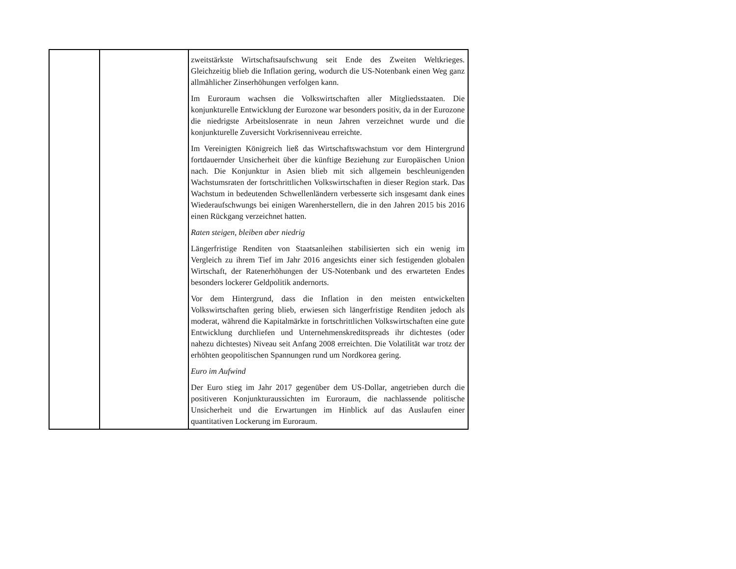| | | zweitstärkste Wirtschaftsaufschwung seit Ende des Zweiten Weltkrieges. Gleichzeitig blieb die Inflation gering, wodurch die US-Notenbank einen Weg ganz allmählicher Zinserhöhungen verfolgen kann. Im Euroraum wachsen die Volkswirtschaften aller Mitgliedsstaaten. Die konjunkturelle Entwicklung der Eurozone war besonders positiv, da in der Eurozone die niedrigste Arbeitslosenrate in neun Jahren verzeichnet wurde und die konjunkturelle Zuversicht Vorkrisenniveau erreichte. Im Vereinigten Königreich ließ das Wirtschaftswachstum vor dem Hintergrund fortdauernder Unsicherheit über die künftige Beziehung zur Europäischen Union nach. Die Konjunktur in Asien blieb mit sich allgemein beschleunigenden Wachstumsraten der fortschrittlichen Volkswirtschaften in dieser Region stark. Das Wachstum in bedeutenden Schwellenländern verbesserte sich insgesamt dank eines Wiederaufschwungs bei einigen Warenherstellern, die in den Jahren 2015 bis 2016 einen Rückgang verzeichnet hatten. Raten steigen, bleiben aber niedrig Längerfristige Renditen von Staatsanleihen stabilisierten sich ein wenig im Vergleich zu ihrem Tief im Jahr 2016 angesichts einer sich festigenden globalen Wirtschaft, der Ratenerhöhungen der US-Notenbank und des erwarteten Endes besonders lockerer Geldpolitik andernorts. Vor dem Hintergrund, dass die Inflation in den meisten entwickelten Volkswirtschaften gering blieb, erwiesen sich längerfristige Renditen jedoch als moderat, während die Kapitalmärkte in fortschrittlichen Volkswirtschaften eine gute Entwicklung durchliefen und Unternehmenskreditspreads ihr dichtestes (oder nahezu dichtestes) Niveau seit Anfang 2008 erreichten. Die Volatilität war trotz der erhöhten geopolitischen Spannungen rund um Nordkorea gering. Euro im Aufwind Der Euro stieg im Jahr 2017 gegenüber dem US-Dollar, angetrieben durch die positiveren Konjunkturaussichten im Euroraum, die nachlassende politische Unsicherheit und die Erwartungen im Hinblick auf das Auslaufen einer quantitativen Lockerung im Euroraum. |